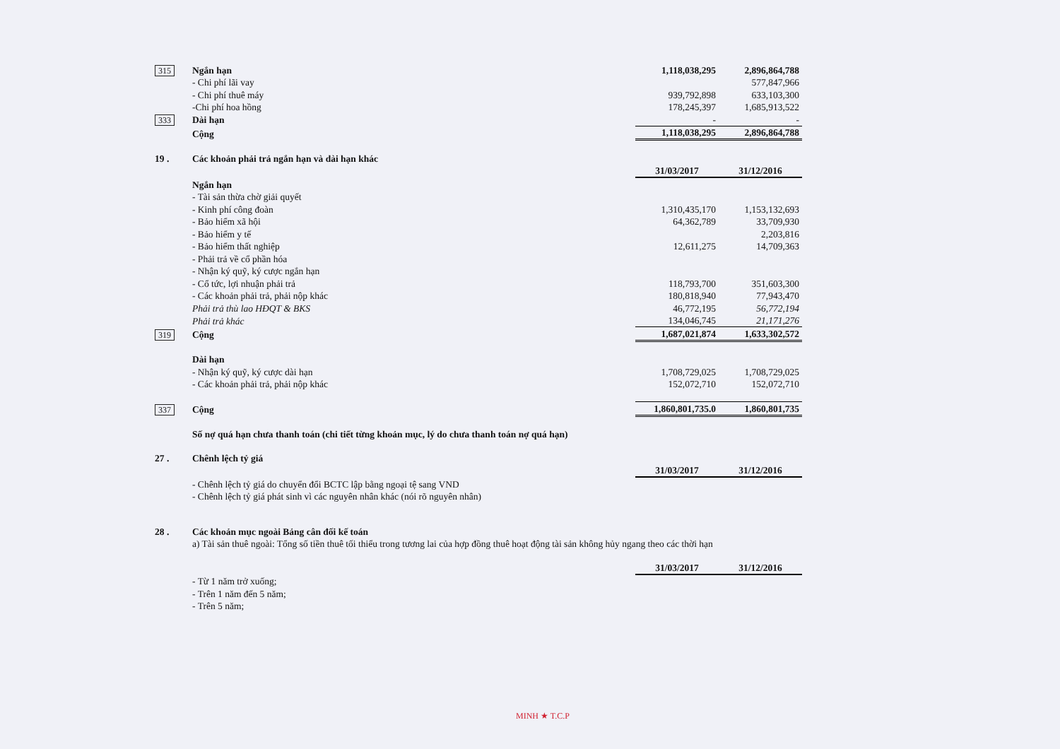| 315 | Ngắn hạn | 1,118,038,295 | 2,896,864,788 |
| | - Chi phí lãi vay | | 577,847,966 |
| | - Chi phí thuê máy | 939,792,898 | 633,103,300 |
| | -Chi phí hoa hồng | 178,245,397 | 1,685,913,522 |
| 333 | Dài hạn | - | - |
| | Cộng | 1,118,038,295 | 2,896,864,788 |
| 19 . | Các khoản phải trả ngắn hạn và dài hạn khác | | |
| | | 31/03/2017 | 31/12/2016 |
| | Ngắn hạn | | |
| | - Tài sản thừa chờ giải quyết | | |
| | - Kinh phí công đoàn | 1,310,435,170 | 1,153,132,693 |
| | - Bảo hiểm xã hội | 64,362,789 | 33,709,930 |
| | - Bảo hiểm y tế | | 2,203,816 |
| | - Bảo hiểm thất nghiệp | 12,611,275 | 14,709,363 |
| | - Phải trả về cổ phần hóa | | |
| | - Nhận ký quỹ, ký cược ngắn hạn | | |
| | - Cổ tức, lợi nhuận phải trả | 118,793,700 | 351,603,300 |
| | - Các khoản phải trả, phải nộp khác | 180,818,940 | 77,943,470 |
| | Phải trả thù lao HĐQT & BKS | 46,772,195 | 56,772,194 |
| | Phải trả khác | 134,046,745 | 21,171,276 |
| 319 | Cộng | 1,687,021,874 | 1,633,302,572 |
| | Dài hạn | | |
| | - Nhận ký quỹ, ký cược dài hạn | 1,708,729,025 | 1,708,729,025 |
| | - Các khoản phải trả, phải nộp khác | 152,072,710 | 152,072,710 |
| 337 | Cộng | 1,860,801,735.0 | 1,860,801,735 |
| | Số nợ quá hạn chưa thanh toán (chi tiết từng khoản mục, lý do chưa thanh toán nợ quá hạn) | | |
| 27 . | Chênh lệch tỷ giá | | |
| | | 31/03/2017 | 31/12/2016 |
| | - Chênh lệch tỷ giá do chuyển đổi BCTC lập bằng ngoại tệ sang VND | | |
| | - Chênh lệch tỷ giá phát sinh vì các nguyên nhân khác (nói rõ nguyên nhân) | | |
| 28 . | Các khoản mục ngoài Bảng cân đối kế toán | | |
| | a) Tài sản thuê ngoài: Tổng số tiền thuê tối thiểu trong tương lai của hợp đồng thuê hoạt động tài sản không hủy ngang theo các thời hạn | | |
| | | 31/03/2017 | 31/12/2016 |
| | - Từ 1 năm trở xuống; | | |
| | - Trên 1 năm đến 5 năm; | | |
| | - Trên 5 năm; | | |
MINH ★ T.C.P